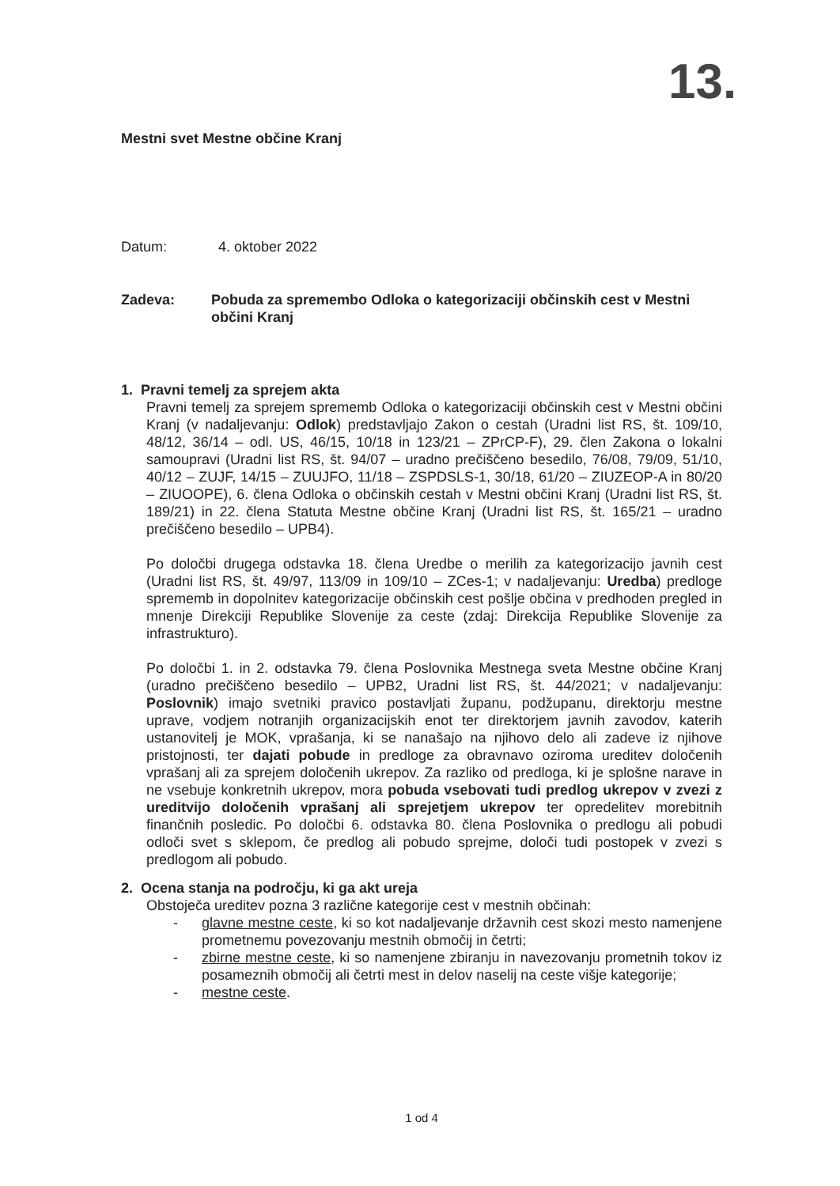13.
Mestni svet Mestne občine Kranj
Datum: 4. oktober 2022
Zadeva: Pobuda za spremembo Odloka o kategorizaciji občinskih cest v Mestni občini Kranj
1. Pravni temelj za sprejem akta
Pravni temelj za sprejem sprememb Odloka o kategorizaciji občinskih cest v Mestni občini Kranj (v nadaljevanju: Odlok) predstavljajo Zakon o cestah (Uradni list RS, št. 109/10, 48/12, 36/14 – odl. US, 46/15, 10/18 in 123/21 – ZPrCP-F), 29. člen Zakona o lokalni samoupravi (Uradni list RS, št. 94/07 – uradno prečiščeno besedilo, 76/08, 79/09, 51/10, 40/12 – ZUJF, 14/15 – ZUUJFO, 11/18 – ZSPDSLS-1, 30/18, 61/20 – ZIUZEOP-A in 80/20 – ZIUOOPE), 6. člena Odloka o občinskih cestah v Mestni občini Kranj (Uradni list RS, št. 189/21) in 22. člena Statuta Mestne občine Kranj (Uradni list RS, št. 165/21 – uradno prečiščeno besedilo – UPB4).
Po določbi drugega odstavka 18. člena Uredbe o merilih za kategorizacijo javnih cest (Uradni list RS, št. 49/97, 113/09 in 109/10 – ZCes-1; v nadaljevanju: Uredba) predloge sprememb in dopolnitev kategorizacije občinskih cest pošlje občina v predhoden pregled in mnenje Direkciji Republike Slovenije za ceste (zdaj: Direkcija Republike Slovenije za infrastrukturo).
Po določbi 1. in 2. odstavka 79. člena Poslovnika Mestnega sveta Mestne občine Kranj (uradno prečiščeno besedilo – UPB2, Uradni list RS, št. 44/2021; v nadaljevanju: Poslovnik) imajo svetniki pravico postavljati županu, podžupanu, direktorju mestne uprave, vodjem notranjih organizacijskih enot ter direktorjem javnih zavodov, katerih ustanovitelj je MOK, vprašanja, ki se nanašajo na njihovo delo ali zadeve iz njihove pristojnosti, ter dajati pobude in predloge za obravnavo oziroma ureditev določenih vprašanj ali za sprejem določenih ukrepov. Za razliko od predloga, ki je splošne narave in ne vsebuje konkretnih ukrepov, mora pobuda vsebovati tudi predlog ukrepov v zvezi z ureditvijo določenih vprašanj ali sprejetjem ukrepov ter opredelitev morebitnih finančnih posledic. Po določbi 6. odstavka 80. člena Poslovnika o predlogu ali pobudi odloči svet s sklepom, če predlog ali pobudo sprejme, določi tudi postopek v zvezi s predlogom ali pobudo.
2. Ocena stanja na področju, ki ga akt ureja
Obstoječa ureditev pozna 3 različne kategorije cest v mestnih občinah:
- glavne mestne ceste, ki so kot nadaljevanje državnih cest skozi mesto namenjene prometnemu povezovanju mestnih območij in četrti;
- zbirne mestne ceste, ki so namenjene zbiranju in navezovanju prometnih tokov iz posameznih območij ali četrti mest in delov naselij na ceste višje kategorije;
- mestne ceste.
1 od 4